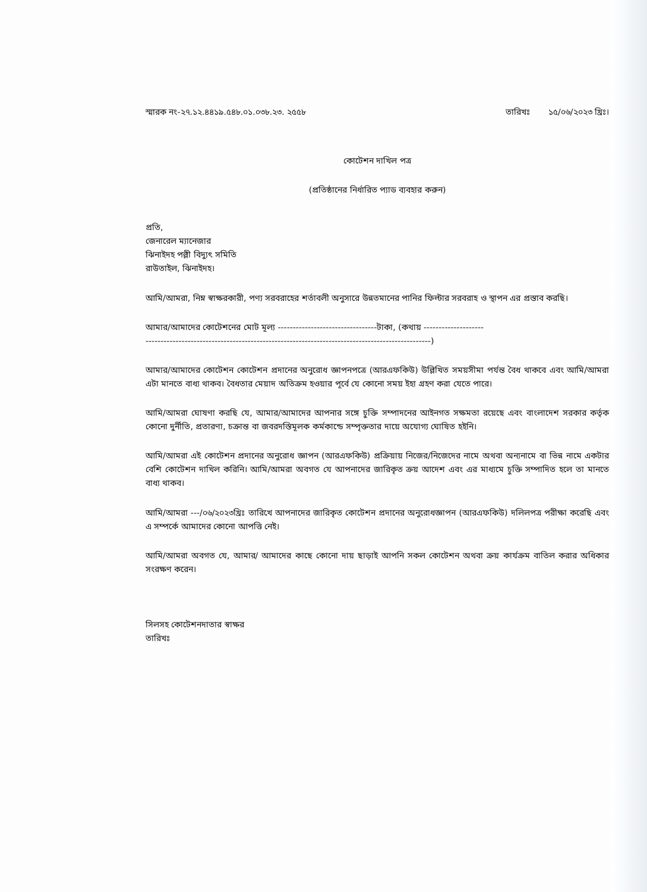স্মারক নং-২৭.১২.৪৪১৯.৫৪৮.০১.০৩৮.২৩. ২৫৫৮ তারিখঃ ১৫/০৬/২০২৩ খ্রিঃ।
কোটেশন দাখিল পত্র
(প্রতিষ্ঠানের নির্ধারিত প্যাড ব্যবহার করুন)
প্রতি,
জেনারেল ম্যানেজার
ঝিনাইদহ পল্লী বিদ্যুৎ সমিতি
রাউতাইল, ঝিনাইদহ।
আমি/আমরা, নিম্ন স্বাক্ষরকারী, পণ্য সরবরাহের শর্তাবলী অনুসারে উন্নতমানের পানির ফিল্টার সরবরাহ ও স্থাপন এর প্রস্তাব করছি।
আমার/আমাদের কোটেশনের মোট মূল্য ---------------------------------টাকা, (কথায় --------------------
-----------------------------------------------------------------------------------------------)
আমার/আমাদের কোটেশন কোটেশন প্রদানের অনুরোধ জ্ঞাপনপত্রে (আরএফকিউ) উল্লিখিত সময়সীমা পর্যন্ত বৈধ থাকবে এবং আমি/আমরা এটা মানতে বাধ্য থাকব। বৈধতার মেয়াদ অতিক্রম হওয়ার পূর্বে যে কোনো সময় ইহা গ্রহণ করা যেতে পারে।
আমি/আমরা ঘোষণা করছি যে, আমার/আমাদের আপনার সঙ্গে চুক্তি সম্পাদনের আইনগত সক্ষমতা রয়েছে এবং বাংলাদেশ সরকার কর্তৃক কোনো দুর্নীতি, প্রতারণা, চক্রান্ত বা জবরদস্তিমূলক কর্মকান্ডে সম্পৃক্ততার দায়ে অযোগ্য ঘোষিত হইনি।
আমি/আমরা এই কোটেশন প্রদানের অনুরোধ জ্ঞাপন (আরএফকিউ) প্রক্রিয়ায় নিজের/নিজেদের নামে অথবা অন্যনামে বা ভিন্ন নামে একটার বেশি কোটেশন দাখিল করিনি। আমি/আমরা অবগত যে আপনাদের জারিকৃত ক্রয় আদেশ এবং এর মাধ্যমে চুক্তি সম্পাদিত হলে তা মানতে বাধ্য থাকব।
আমি/আমরা ---/০৬/২০২৩খ্রিঃ তারিখে আপনাদের জারিকৃত কোটেশন প্রদানের অনুরোধজ্ঞাপন (আরএফকিউ) দলিলপত্র পরীক্ষা করেছি এবং এ সম্পর্কে আমাদের কোনো আপত্তি নেই।
আমি/আমরা অবগত যে, আমার/ আমাদের কাছে কোনো দায় ছাড়াই আপনি সকল কোটেশন অথবা ক্রয় কার্যক্রম বাতিল করার অধিকার সংরক্ষণ করেন।
সিলসহ কোটেশনদাতার স্বাক্ষর
তারিখঃ